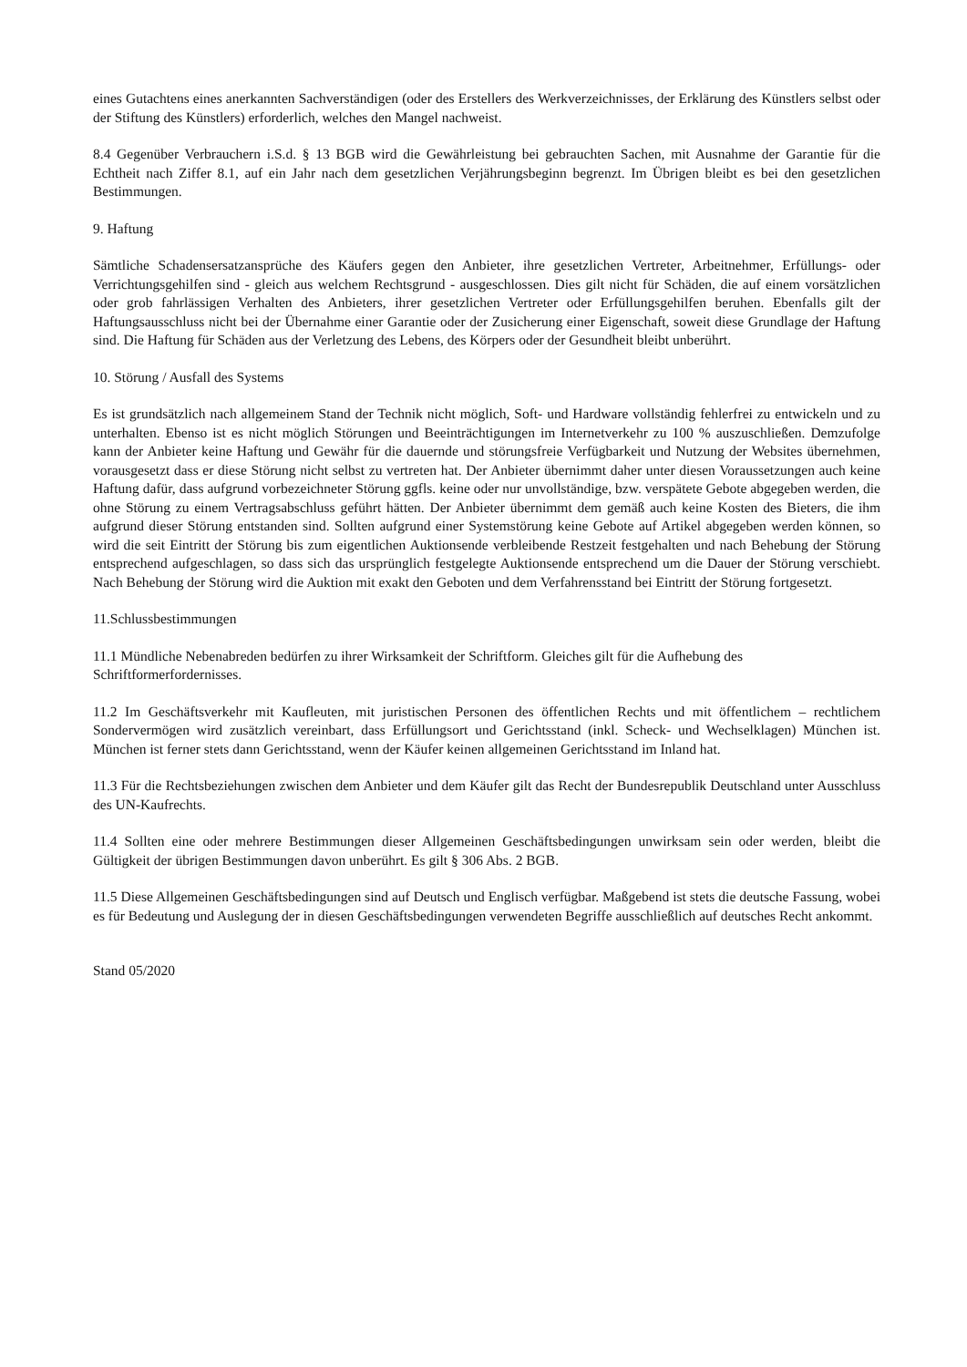eines Gutachtens eines anerkannten Sachverständigen (oder des Erstellers des Werkverzeichnisses, der Erklärung des Künstlers selbst oder der Stiftung des Künstlers) erforderlich, welches den Mangel nachweist.
8.4 Gegenüber Verbrauchern i.S.d. § 13 BGB wird die Gewährleistung bei gebrauchten Sachen, mit Ausnahme der Garantie für die Echtheit nach Ziffer 8.1, auf ein Jahr nach dem gesetzlichen Verjährungsbeginn begrenzt. Im Übrigen bleibt es bei den gesetzlichen Bestimmungen.
9. Haftung
Sämtliche Schadensersatzansprüche des Käufers gegen den Anbieter, ihre gesetzlichen Vertreter, Arbeitnehmer, Erfüllungs- oder Verrichtungsgehilfen sind - gleich aus welchem Rechtsgrund - ausgeschlossen. Dies gilt nicht für Schäden, die auf einem vorsätzlichen oder grob fahrlässigen Verhalten des Anbieters, ihrer gesetzlichen Vertreter oder Erfüllungsgehilfen beruhen. Ebenfalls gilt der Haftungsausschluss nicht bei der Übernahme einer Garantie oder der Zusicherung einer Eigenschaft, soweit diese Grundlage der Haftung sind. Die Haftung für Schäden aus der Verletzung des Lebens, des Körpers oder der Gesundheit bleibt unberührt.
10. Störung / Ausfall des Systems
Es ist grundsätzlich nach allgemeinem Stand der Technik nicht möglich, Soft- und Hardware vollständig fehlerfrei zu entwickeln und zu unterhalten. Ebenso ist es nicht möglich Störungen und Beeinträchtigungen im Internetverkehr zu 100 % auszuschließen. Demzufolge kann der Anbieter keine Haftung und Gewähr für die dauernde und störungsfreie Verfügbarkeit und Nutzung der Websites übernehmen, vorausgesetzt dass er diese Störung nicht selbst zu vertreten hat. Der Anbieter übernimmt daher unter diesen Voraussetzungen auch keine Haftung dafür, dass aufgrund vorbezeichneter Störung ggfls. keine oder nur unvollständige, bzw. verspätete Gebote abgegeben werden, die ohne Störung zu einem Vertragsabschluss geführt hätten. Der Anbieter übernimmt dem gemäß auch keine Kosten des Bieters, die ihm aufgrund dieser Störung entstanden sind. Sollten aufgrund einer Systemstörung keine Gebote auf Artikel abgegeben werden können, so wird die seit Eintritt der Störung bis zum eigentlichen Auktionsende verbleibende Restzeit festgehalten und nach Behebung der Störung entsprechend aufgeschlagen, so dass sich das ursprünglich festgelegte Auktionsende entsprechend um die Dauer der Störung verschiebt. Nach Behebung der Störung wird die Auktion mit exakt den Geboten und dem Verfahrensstand bei Eintritt der Störung fortgesetzt.
11.Schlussbestimmungen
11.1 Mündliche Nebenabreden bedürfen zu ihrer Wirksamkeit der Schriftform. Gleiches gilt für die Aufhebung des Schriftformerfordernisses.
11.2 Im Geschäftsverkehr mit Kaufleuten, mit juristischen Personen des öffentlichen Rechts und mit öffentlichem – rechtlichem Sondervermögen wird zusätzlich vereinbart, dass Erfüllungsort und Gerichtsstand (inkl. Scheck- und Wechselklagen) München ist. München ist ferner stets dann Gerichtsstand, wenn der Käufer keinen allgemeinen Gerichtsstand im Inland hat.
11.3 Für die Rechtsbeziehungen zwischen dem Anbieter und dem Käufer gilt das Recht der Bundesrepublik Deutschland unter Ausschluss des UN-Kaufrechts.
11.4 Sollten eine oder mehrere Bestimmungen dieser Allgemeinen Geschäftsbedingungen unwirksam sein oder werden, bleibt die Gültigkeit der übrigen Bestimmungen davon unberührt. Es gilt § 306 Abs. 2 BGB.
11.5 Diese Allgemeinen Geschäftsbedingungen sind auf Deutsch und Englisch verfügbar. Maßgebend ist stets die deutsche Fassung, wobei es für Bedeutung und Auslegung der in diesen Geschäftsbedingungen verwendeten Begriffe ausschließlich auf deutsches Recht ankommt.
Stand 05/2020